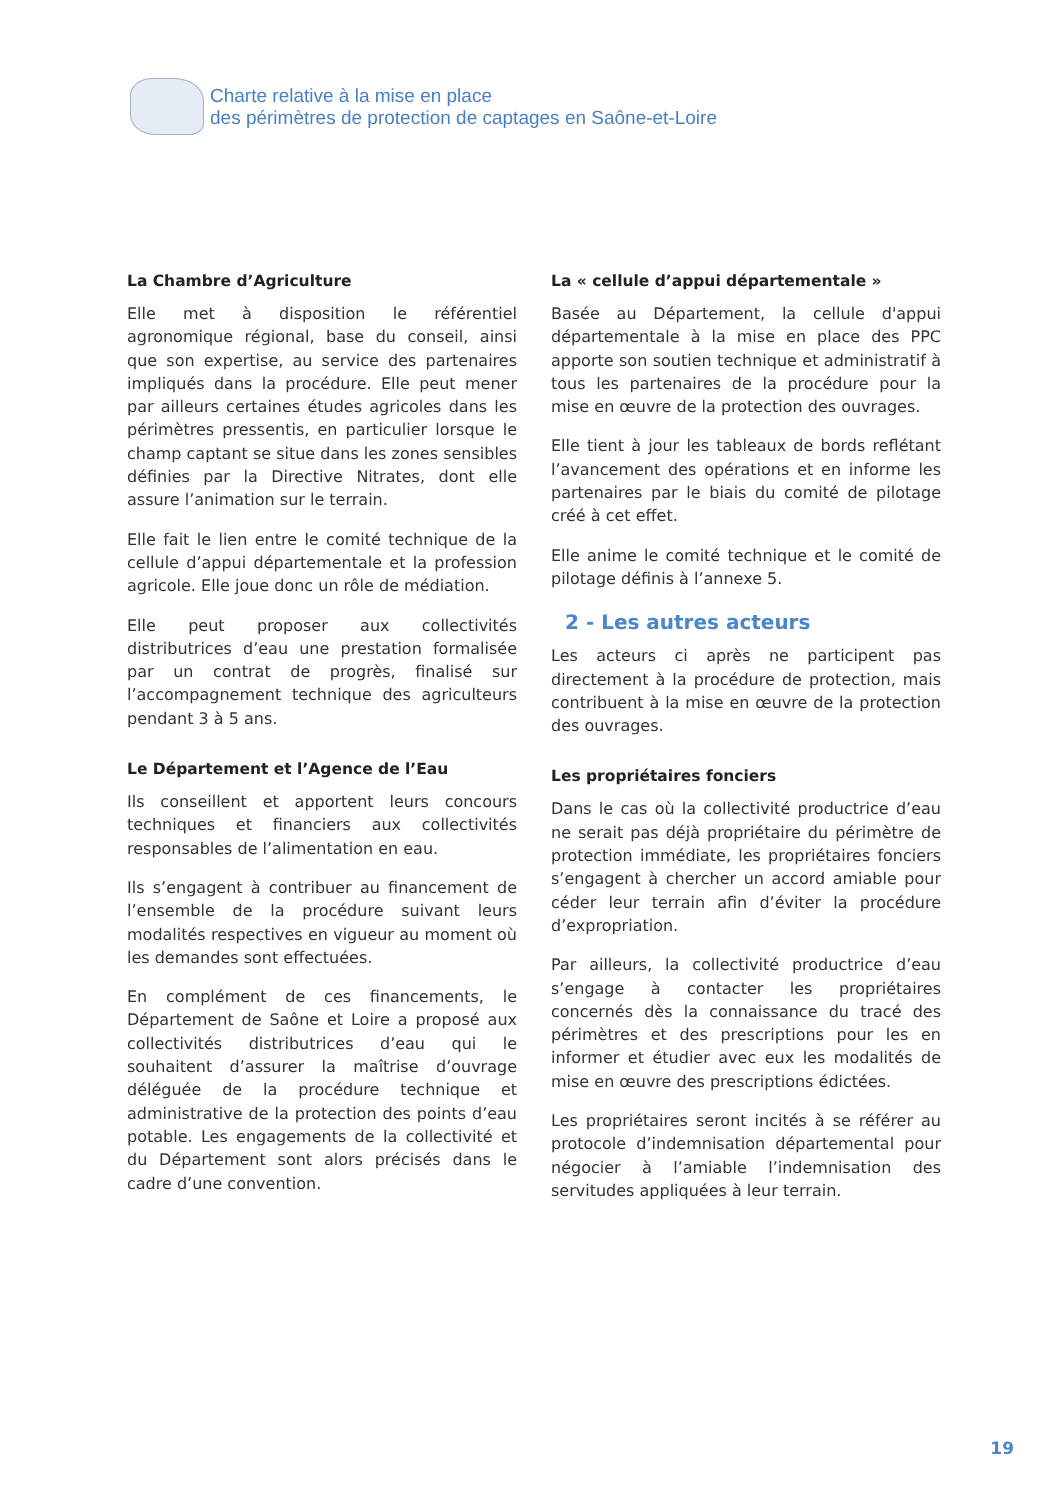Charte relative à la mise en place
des périmètres de protection de captages en Saône-et-Loire
La Chambre d’Agriculture
Elle met à disposition le référentiel agronomique régional, base du conseil, ainsi que son expertise, au service des partenaires impliqués dans la procédure. Elle peut mener par ailleurs certaines études agricoles dans les périmètres pressentis, en particulier lorsque le champ captant se situe dans les zones sensibles définies par la Directive Nitrates, dont elle assure l’animation sur le terrain.
Elle fait le lien entre le comité technique de la cellule d’appui départementale et la profession agricole. Elle joue donc un rôle de médiation.
Elle peut proposer aux collectivités distributrices d’eau une prestation formalisée par un contrat de progrès, finalisé sur l’accompagnement technique des agriculteurs pendant 3 à 5 ans.
Le Département et l’Agence de l’Eau
Ils conseillent et apportent leurs concours techniques et financiers aux collectivités responsables de l’alimentation en eau.
Ils s’engagent à contribuer au financement de l’ensemble de la procédure suivant leurs modalités respectives en vigueur au moment où les demandes sont effectuées.
En complément de ces financements, le Département de Saône et Loire a proposé aux collectivités distributrices d’eau qui le souhaitent d’assurer la maîtrise d’ouvrage déléguée de la procédure technique et administrative de la protection des points d’eau potable. Les engagements de la collectivité et du Département sont alors précisés dans le cadre d’une convention.
La « cellule d’appui départementale »
Basée au Département, la cellule d'appui départementale à la mise en place des PPC apporte son soutien technique et administratif à tous les partenaires de la procédure pour la mise en œuvre de la protection des ouvrages.
Elle tient à jour les tableaux de bords reflétant l’avancement des opérations et en informe les partenaires par le biais du comité de pilotage créé à cet effet.
Elle anime le comité technique et le comité de pilotage définis à l’annexe 5.
2 - Les autres acteurs
Les acteurs ci après ne participent pas directement à la procédure de protection, mais contribuent à la mise en œuvre de la protection des ouvrages.
Les propriétaires fonciers
Dans le cas où la collectivité productrice d’eau ne serait pas déjà propriétaire du périmètre de protection immédiate, les propriétaires fonciers s’engagent à chercher un accord amiable pour céder leur terrain afin d’éviter la procédure d’expropriation.
Par ailleurs, la collectivité productrice d’eau s’engage à contacter les propriétaires concernés dès la connaissance du tracé des périmètres et des prescriptions pour les en informer et étudier avec eux les modalités de mise en œuvre des prescriptions édictées.
Les propriétaires seront incités à se référer au protocole d’indemnisation départemental pour négocier à l’amiable l’indemnisation des servitudes appliquées à leur terrain.
19